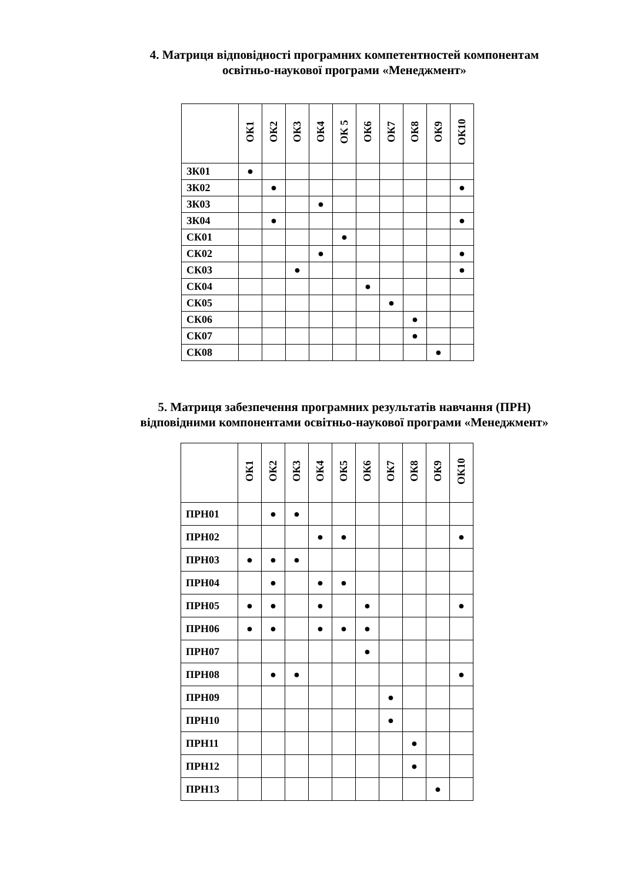4. Матриця відповідності програмних компетентностей компонентам
освітньо-наукової програми «Менеджмент»
| | ОК1 | ОК2 | ОК3 | ОК4 | ОК 5 | ОК6 | ОК7 | ОК8 | ОК9 | ОК10 |
| --- | --- | --- | --- | --- | --- | --- | --- | --- | --- | --- |
| ЗК01 | ● | | | | | | | | | |
| ЗК02 | | ● | | | | | | | | ● |
| ЗК03 | | | | ● | | | | | | |
| ЗК04 | | ● | | | | | | | | ● |
| СК01 | | | | | ● | | | | | |
| СК02 | | | | ● | | | | | | ● |
| СК03 | | | ● | | | | | | | ● |
| СК04 | | | | | | ● | | | | |
| СК05 | | | | | | | ● | | | |
| СК06 | | | | | | | | ● | | |
| СК07 | | | | | | | | ● | | |
| СК08 | | | | | | | | | ● | |
5. Матриця забезпечення програмних результатів навчання (ПРН)
відповідними компонентами освітньо-наукової програми «Менеджмент»
| | ОК1 | ОК2 | ОК3 | ОК4 | ОК5 | ОК6 | ОК7 | ОК8 | ОК9 | ОК10 |
| --- | --- | --- | --- | --- | --- | --- | --- | --- | --- | --- |
| ПРН01 | | ● | ● | | | | | | | |
| ПРН02 | | | | ● | ● | | | | | ● |
| ПРН03 | ● | ● | ● | | | | | | | |
| ПРН04 | | ● | | ● | ● | | | | | |
| ПРН05 | ● | ● | | ● | | ● | | | | ● |
| ПРН06 | ● | ● | | ● | ● | ● | | | | |
| ПРН07 | | | | | | ● | | | | |
| ПРН08 | | ● | ● | | | | | | | ● |
| ПРН09 | | | | | | | ● | | | |
| ПРН10 | | | | | | | ● | | | |
| ПРН11 | | | | | | | | ● | | |
| ПРН12 | | | | | | | | ● | | |
| ПРН13 | | | | | | | | | ● | |